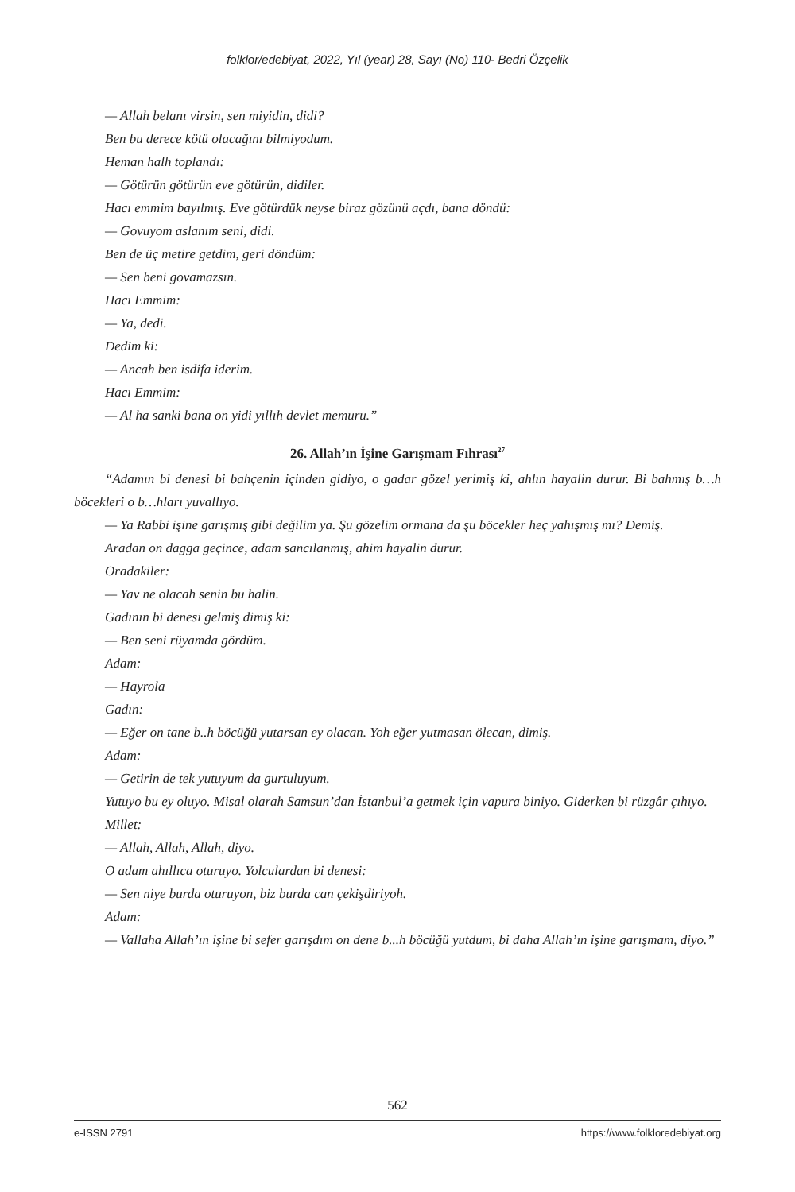folklor/edebiyat, 2022, Yıl (year) 28, Sayı (No) 110- Bedri Özçelik
— Allah belanı virsin, sen miyidin, didi?
Ben bu derece kötü olacağını bilmiyodum.
Heman halh toplandı:
— Götürün götürün eve götürün, didiler.
Hacı emmim bayılmış. Eve götürdük neyse biraz gözünü açdı, bana döndü:
— Govuyom aslanım seni, didi.
Ben de üç metire getdim, geri döndüm:
— Sen beni govamazsın.
Hacı Emmim:
— Ya, dedi.
Dedim ki:
— Ancah ben isdifa iderim.
Hacı Emmim:
— Al ha sanki bana on yidi yıllıh devlet memuru.”
26. Allah’ın İşine Garışmam Fıhrası<sup>27</sup>
“Adamın bi denesi bi bahçenin içinden gidiyo, o gadar gözel yerimiş ki, ahlın hayalin durur. Bi bahmış b…h böcekleri o b…hları yuvallıyo.
— Ya Rabbi işine garışmış gibi değilim ya. Şu gözelim ormana da şu böcekler heç yahışmış mı? Demiş.
Aradan on dagga geçince, adam sancılanmış, ahim hayalin durur.
Oradakiler:
— Yav ne olacah senin bu halin.
Gadının bi denesi gelmiş dimiş ki:
— Ben seni rüyamda gördüm.
Adam:
— Hayrola
Gadın:
— Eğer on tane b..h böcüğü yutarsan ey olacan. Yoh eğer yutmasan ölecan, dimiş.
Adam:
— Getirin de tek yutuyum da gurtuluyum.
Yutuyo bu ey oluyo. Misal olarah Samsun’dan İstanbul’a getmek için vapura biniyo. Giderken bi rüzgâr çıhıyo.
Millet:
— Allah, Allah, Allah, diyo.
O adam ahıllıca oturuyo. Yolculardan bi denesi:
— Sen niye burda oturuyon, biz burda can çekişdiriyoh.
Adam:
— Vallaha Allah’ın işine bi sefer garışdım on dene b...h böcüğü yutdum, bi daha Allah’ın işine garışmam, diyo.”
562
e-ISSN 2791 https://www.folkloredebiyat.org